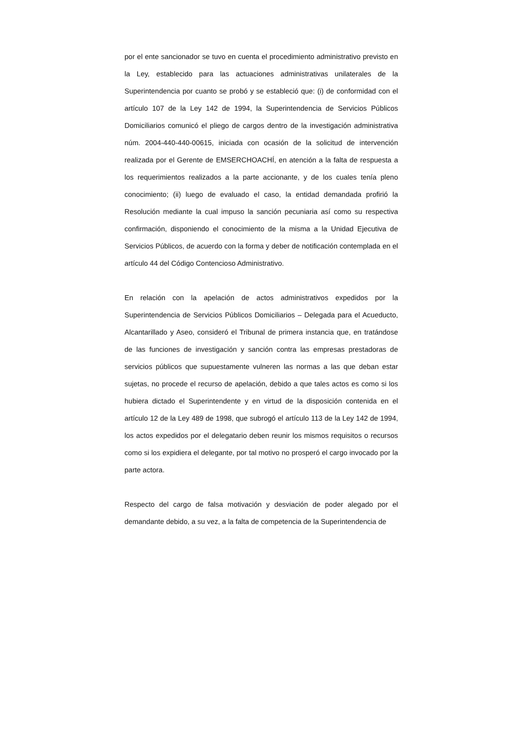por el ente sancionador se tuvo en cuenta el procedimiento administrativo previsto en la Ley, establecido para las actuaciones administrativas unilaterales de la Superintendencia por cuanto se probó y se estableció que: (i) de conformidad con el artículo 107 de la Ley 142 de 1994, la Superintendencia de Servicios Públicos Domiciliarios comunicó el pliego de cargos dentro de la investigación administrativa núm. 2004-440-440-00615, iniciada con ocasión de la solicitud de intervención realizada por el Gerente de EMSERCHOACHÍ, en atención a la falta de respuesta a los requerimientos realizados a la parte accionante, y de los cuales tenía pleno conocimiento; (ii) luego de evaluado el caso, la entidad demandada profirió la Resolución mediante la cual impuso la sanción pecuniaria así como su respectiva confirmación, disponiendo el conocimiento de la misma a la Unidad Ejecutiva de Servicios Públicos, de acuerdo con la forma y deber de notificación contemplada en el artículo 44 del Código Contencioso Administrativo.
En relación con la apelación de actos administrativos expedidos por la Superintendencia de Servicios Públicos Domiciliarios – Delegada para el Acueducto, Alcantarillado y Aseo, consideró el Tribunal de primera instancia que, en tratándose de las funciones de investigación y sanción contra las empresas prestadoras de servicios públicos que supuestamente vulneren las normas a las que deban estar sujetas, no procede el recurso de apelación, debido a que tales actos es como si los hubiera dictado el Superintendente y en virtud de la disposición contenida en el artículo 12 de la Ley 489 de 1998, que subrogó el artículo 113 de la Ley 142 de 1994, los actos expedidos por el delegatario deben reunir los mismos requisitos o recursos como si los expidiera el delegante, por tal motivo no prosperó el cargo invocado por la parte actora.
Respecto del cargo de falsa motivación y desviación de poder alegado por el demandante debido, a su vez, a la falta de competencia de la Superintendencia de